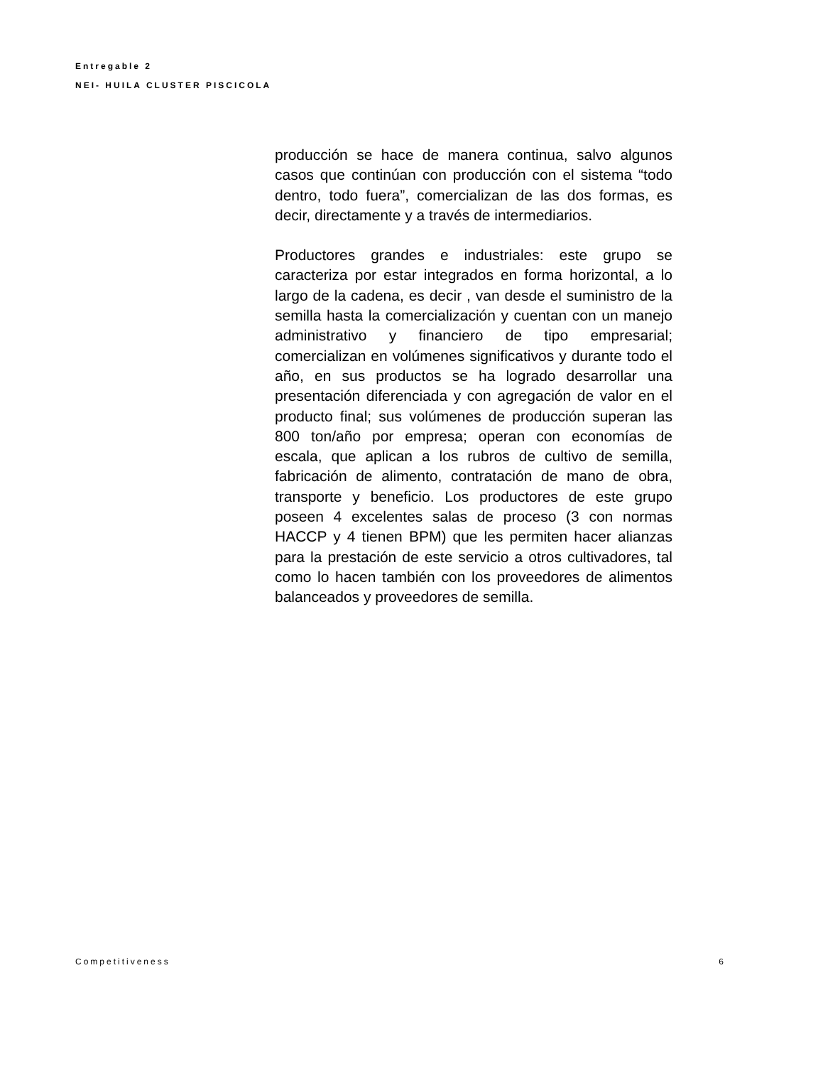Entregable 2
NEI- HUILA CLUSTER PISCICOLA
producción se hace de manera continua, salvo algunos casos que continúan con producción con el sistema “todo dentro, todo fuera”, comercializan de las dos formas, es decir, directamente y a través de intermediarios.
Productores grandes e industriales: este grupo se caracteriza por estar integrados en forma horizontal, a lo largo de la cadena, es decir , van desde el suministro de la semilla hasta la comercialización y cuentan con un manejo administrativo y financiero de tipo empresarial; comercializan en volúmenes significativos y durante todo el año, en sus productos se ha logrado desarrollar una presentación diferenciada y con agregación de valor en el producto final; sus volúmenes de producción superan las 800 ton/año por empresa; operan con economías de escala, que aplican a los rubros de cultivo de semilla, fabricación de alimento, contratación de mano de obra, transporte y beneficio. Los productores de este grupo poseen 4 excelentes salas de proceso (3 con normas HACCP y 4 tienen BPM) que les permiten hacer alianzas para la prestación de este servicio a otros cultivadores, tal como lo hacen también con los proveedores de alimentos balanceados y proveedores de semilla.
Competitiveness 6